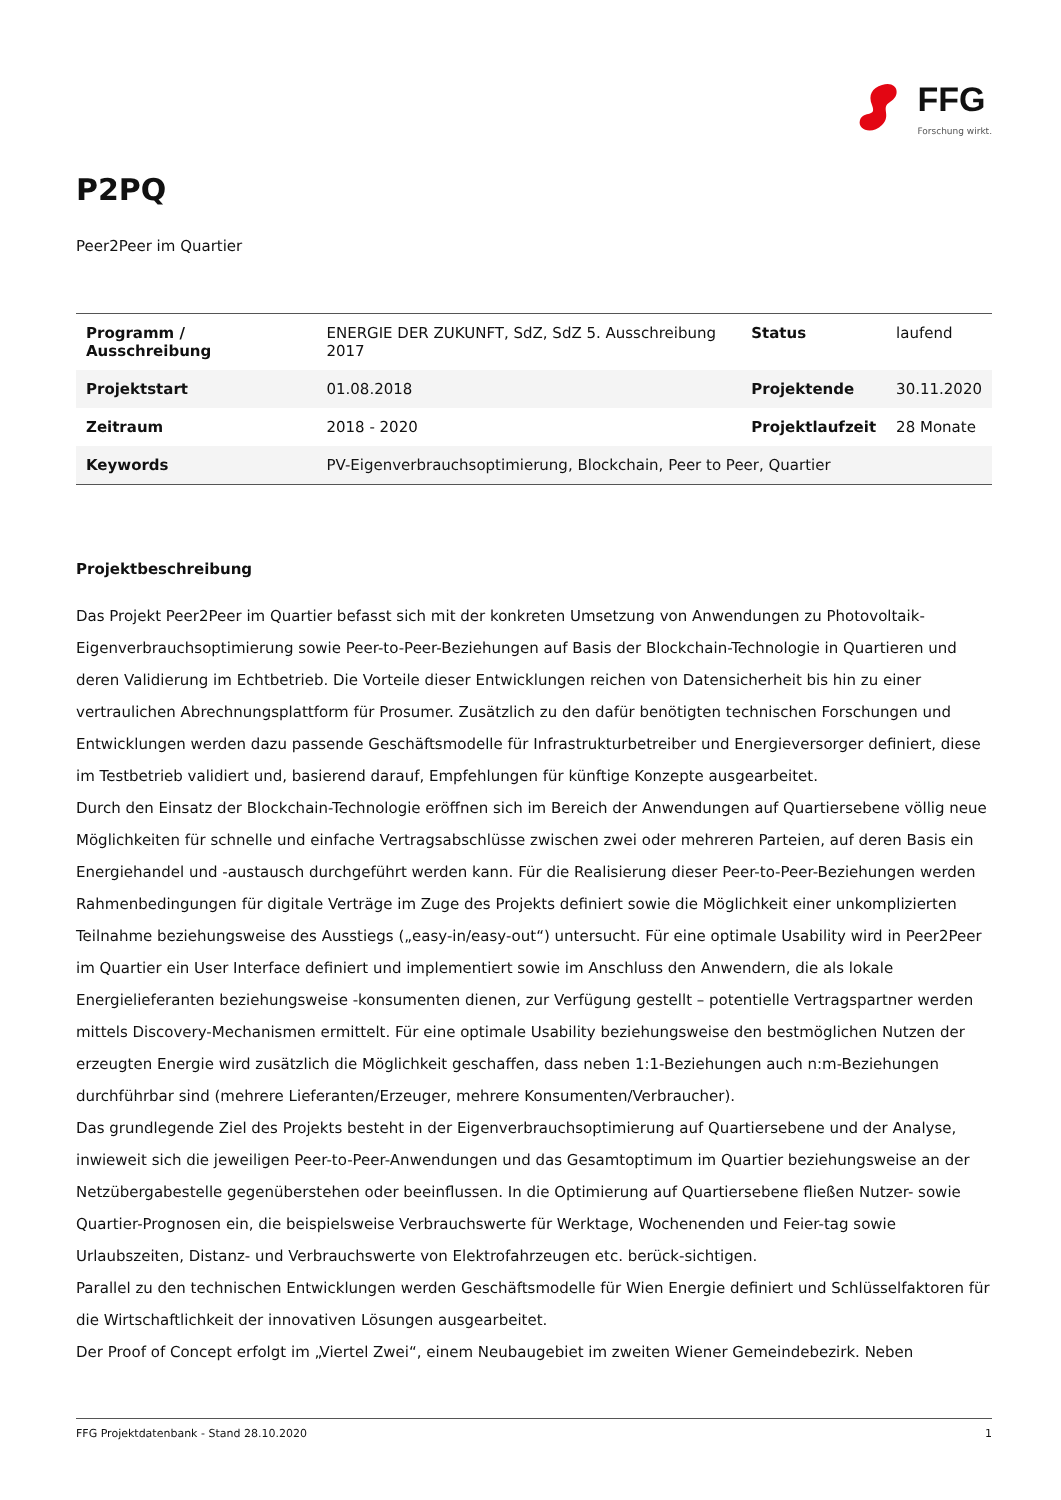FFG
Forschung wirkt.
P2PQ
Peer2Peer im Quartier
| Programm / Ausschreibung | ENERGIE DER ZUKUNFT, SdZ, SdZ 5. Ausschreibung 2017 | Status | laufend |
| Projektstart | 01.08.2018 | Projektende | 30.11.2020 |
| Zeitraum | 2018 - 2020 | Projektlaufzeit | 28 Monate |
| Keywords | PV-Eigenverbrauchsoptimierung, Blockchain, Peer to Peer, Quartier | | |
Projektbeschreibung
Das Projekt Peer2Peer im Quartier befasst sich mit der konkreten Umsetzung von Anwendungen zu Photovoltaik-Eigenverbrauchsoptimierung sowie Peer-to-Peer-Beziehungen auf Basis der Blockchain-Technologie in Quartieren und deren Validierung im Echtbetrieb. Die Vorteile dieser Entwicklungen reichen von Datensicherheit bis hin zu einer vertraulichen Abrechnungsplattform für Prosumer. Zusätzlich zu den dafür benötigten technischen Forschungen und Entwicklungen werden dazu passende Geschäftsmodelle für Infrastrukturbetreiber und Energieversorger definiert, diese im Testbetrieb validiert und, basierend darauf, Empfehlungen für künftige Konzepte ausgearbeitet.
Durch den Einsatz der Blockchain-Technologie eröffnen sich im Bereich der Anwendungen auf Quartiersebene völlig neue Möglichkeiten für schnelle und einfache Vertragsabschlüsse zwischen zwei oder mehreren Parteien, auf deren Basis ein Energiehandel und -austausch durchgeführt werden kann. Für die Realisierung dieser Peer-to-Peer-Beziehungen werden Rahmenbedingungen für digitale Verträge im Zuge des Projekts definiert sowie die Möglichkeit einer unkomplizierten Teilnahme beziehungsweise des Ausstiegs („easy-in/easy-out“) untersucht. Für eine optimale Usability wird in Peer2Peer im Quartier ein User Interface definiert und implementiert sowie im Anschluss den Anwendern, die als lokale Energielieferanten beziehungsweise -konsumenten dienen, zur Verfügung gestellt – potentielle Vertragspartner werden mittels Discovery-Mechanismen ermittelt. Für eine optimale Usability beziehungsweise den bestmöglichen Nutzen der erzeugten Energie wird zusätzlich die Möglichkeit geschaffen, dass neben 1:1-Beziehungen auch n:m-Beziehungen durchführbar sind (mehrere Lieferanten/Erzeuger, mehrere Konsumenten/Verbraucher).
Das grundlegende Ziel des Projekts besteht in der Eigenverbrauchsoptimierung auf Quartiersebene und der Analyse, inwieweit sich die jeweiligen Peer-to-Peer-Anwendungen und das Gesamtoptimum im Quartier beziehungsweise an der Netzübergabestelle gegenüberstehen oder beeinflussen. In die Optimierung auf Quartiersebene fließen Nutzer- sowie Quartier-Prognosen ein, die beispielsweise Verbrauchswerte für Werktage, Wochenenden und Feier-tag sowie Urlaubszeiten, Distanz- und Verbrauchswerte von Elektrofahrzeugen etc. berück-sichtigen.
Parallel zu den technischen Entwicklungen werden Geschäftsmodelle für Wien Energie definiert und Schlüsselfaktoren für die Wirtschaftlichkeit der innovativen Lösungen ausgearbeitet.
Der Proof of Concept erfolgt im „Viertel Zwei“, einem Neubaugebiet im zweiten Wiener Gemeindebezirk. Neben
FFG Projektdatenbank - Stand 28.10.2020 1